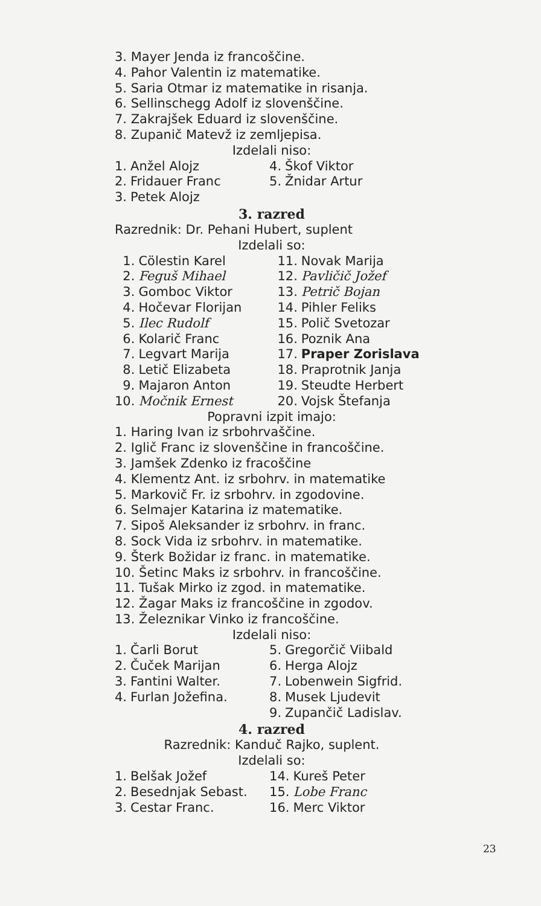3. Mayer Jenda iz francoščine.
4. Pahor Valentin iz matematike.
5. Saria Otmar iz matematike in risanja.
6. Sellinschegg Adolf iz slovenščine.
7. Zakrajšek Eduard iz slovenščine.
8. Zupanič Matevž iz zemljepisa.
Izdelali niso:
| 1. | Anžel Alojz | 4. | Škof Viktor |
| 2. | Fridauer Franc | 5. | Žnidar Artur |
| 3. | Petek Alojz | | |
3. razred
Razrednik: Dr. Pehani Hubert, suplent
Izdelali so:
| 1. | Cölestin Karel | 11. | Novak Marija |
| 2. | Feguš Mihael | 12. | Pavličič Jožef |
| 3. | Gomboc Viktor | 13. | Petrič Bojan |
| 4. | Hočevar Florijan | 14. | Pihler Feliks |
| 5. | Ilec Rudolf | 15. | Polič Svetozar |
| 6. | Kolarič Franc | 16. | Poznik Ana |
| 7. | Legvart Marija | 17. | Praper Zorislava |
| 8. | Letič Elizabeta | 18. | Praprotnik Janja |
| 9. | Majaron Anton | 19. | Steudte Herbert |
| 10. | Močnik Ernest | 20. | Vojsk Štefanja |
Popravni izpit imajo:
1. Haring Ivan iz srbohrvaščine.
2. Iglič Franc iz slovenščine in francoščine.
3. Jamšek Zdenko iz fracoščine
4. Klementz Ant. iz srbohrv. in matematike
5. Markovič Fr. iz srbohrv. in zgodovine.
6. Selmajer Katarina iz matematike.
7. Sipoš Aleksander iz srbohrv. in franc.
8. Sock Vida iz srbohrv. in matematike.
9. Šterk Božidar iz franc. in matematike.
10. Šetinc Maks iz srbohrv. in francoščine.
11. Tušak Mirko iz zgod. in matematike.
12. Žagar Maks iz francoščine in zgodov.
13. Železnikar Vinko iz francoščine.
Izdelali niso:
| 1. | Čarli Borut | 5. | Gregorčič Viibald |
| 2. | Čuček Marijan | 6. | Herga Alojz |
| 3. | Fantini Walter. | 7. | Lobenwein Sigfrid. |
| 4. | Furlan Jožefina. | 8. | Musek Ljudevit |
| | | 9. | Zupančič Ladislav. |
4. razred
Razrednik: Kanduč Rajko, suplent.
Izdelali so:
| 1. | Belšak Jožef | 14. | Kureš Peter |
| 2. | Besednjak Sebast. | 15. | Lobe Franc |
| 3. | Cestar Franc. | 16. | Merc Viktor |
23